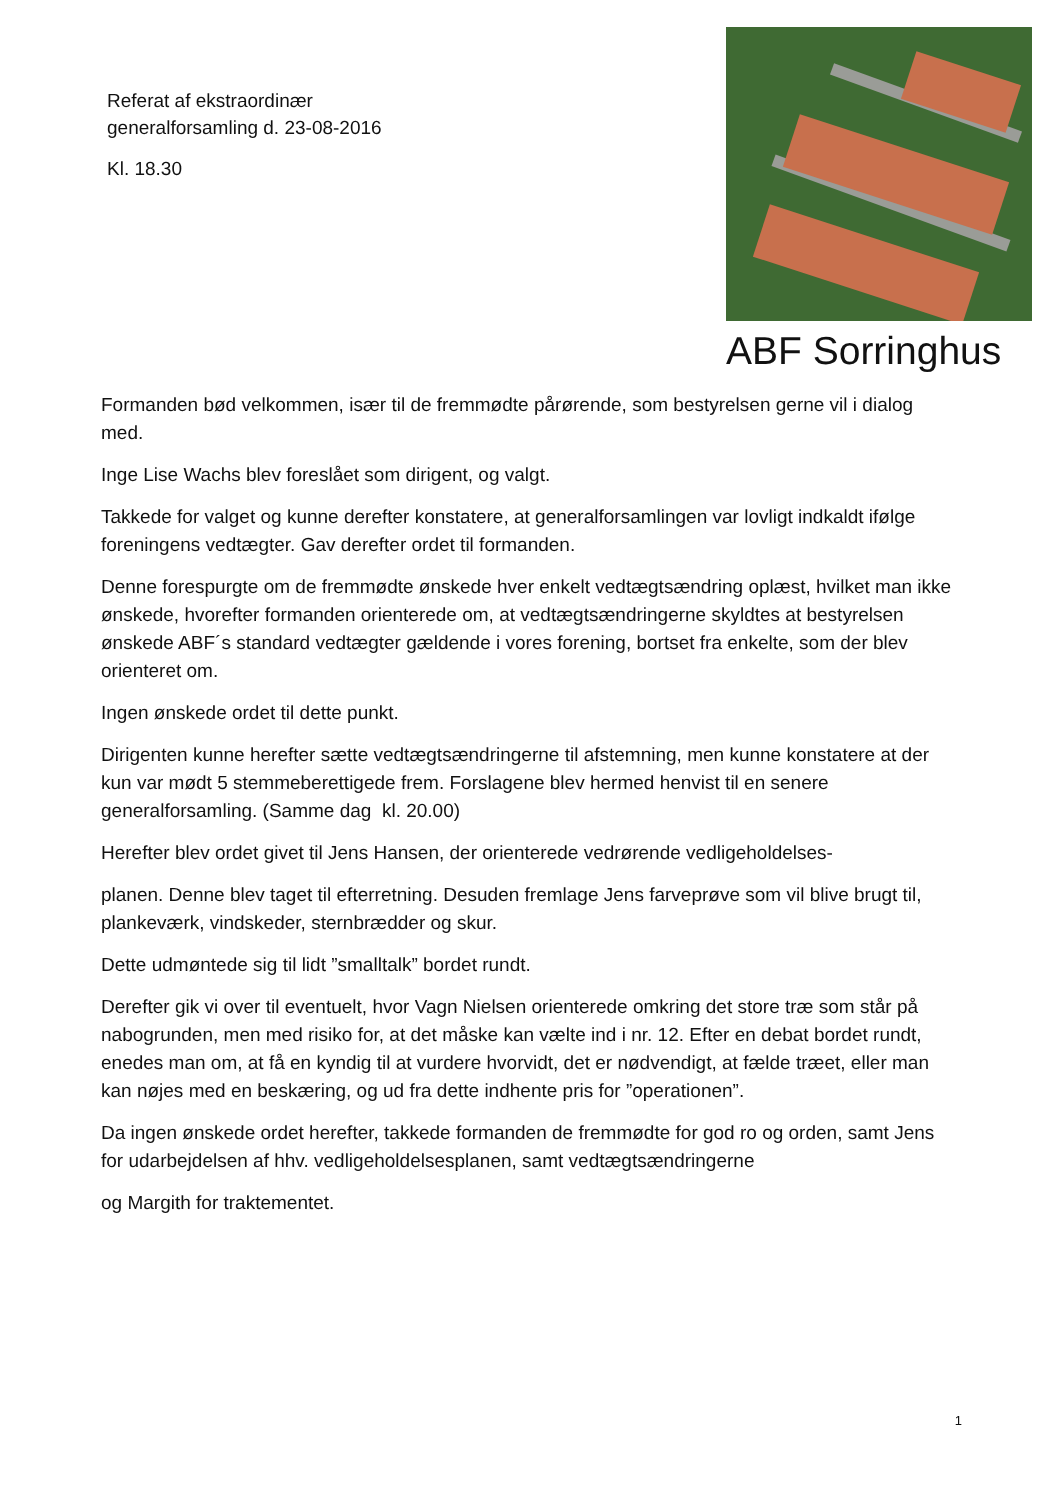Referat af ekstraordinær
generalforsamling d. 23-08-2016
Kl. 18.30
ABF Sorringhus
Formanden bød velkommen, især til de fremmødte pårørende, som bestyrelsen gerne vil i dialog med.
Inge Lise Wachs blev foreslået som dirigent, og valgt.
Takkede for valget og kunne derefter konstatere, at generalforsamlingen var lovligt indkaldt ifølge foreningens vedtægter. Gav derefter ordet til formanden.
Denne forespurgte om de fremmødte ønskede hver enkelt vedtægtsændring oplæst, hvilket man ikke ønskede, hvorefter formanden orienterede om, at vedtægtsændringerne skyldtes at bestyrelsen ønskede ABF´s standard vedtægter gældende i vores forening, bortset fra enkelte, som der blev orienteret om.
Ingen ønskede ordet til dette punkt.
Dirigenten kunne herefter sætte vedtægtsændringerne til afstemning, men kunne konstatere at der kun var mødt 5 stemmeberettigede frem. Forslagene blev hermed henvist til en senere generalforsamling. (Samme dag kl. 20.00)
Herefter blev ordet givet til Jens Hansen, der orienterede vedrørende vedligeholdelses-
planen. Denne blev taget til efterretning. Desuden fremlage Jens farveprøve som vil blive brugt til, plankeværk, vindskeder, sternbrædder og skur.
Dette udmøntede sig til lidt ”smalltalk” bordet rundt.
Derefter gik vi over til eventuelt, hvor Vagn Nielsen orienterede omkring det store træ som står på nabogrunden, men med risiko for, at det måske kan vælte ind i nr. 12. Efter en debat bordet rundt, enedes man om, at få en kyndig til at vurdere hvorvidt, det er nødvendigt, at fælde træet, eller man kan nøjes med en beskæring, og ud fra dette indhente pris for ”operationen”.
Da ingen ønskede ordet herefter, takkede formanden de fremmødte for god ro og orden, samt Jens for udarbejdelsen af hhv. vedligeholdelsesplanen, samt vedtægtsændringerne
og Margith for traktementet.
1